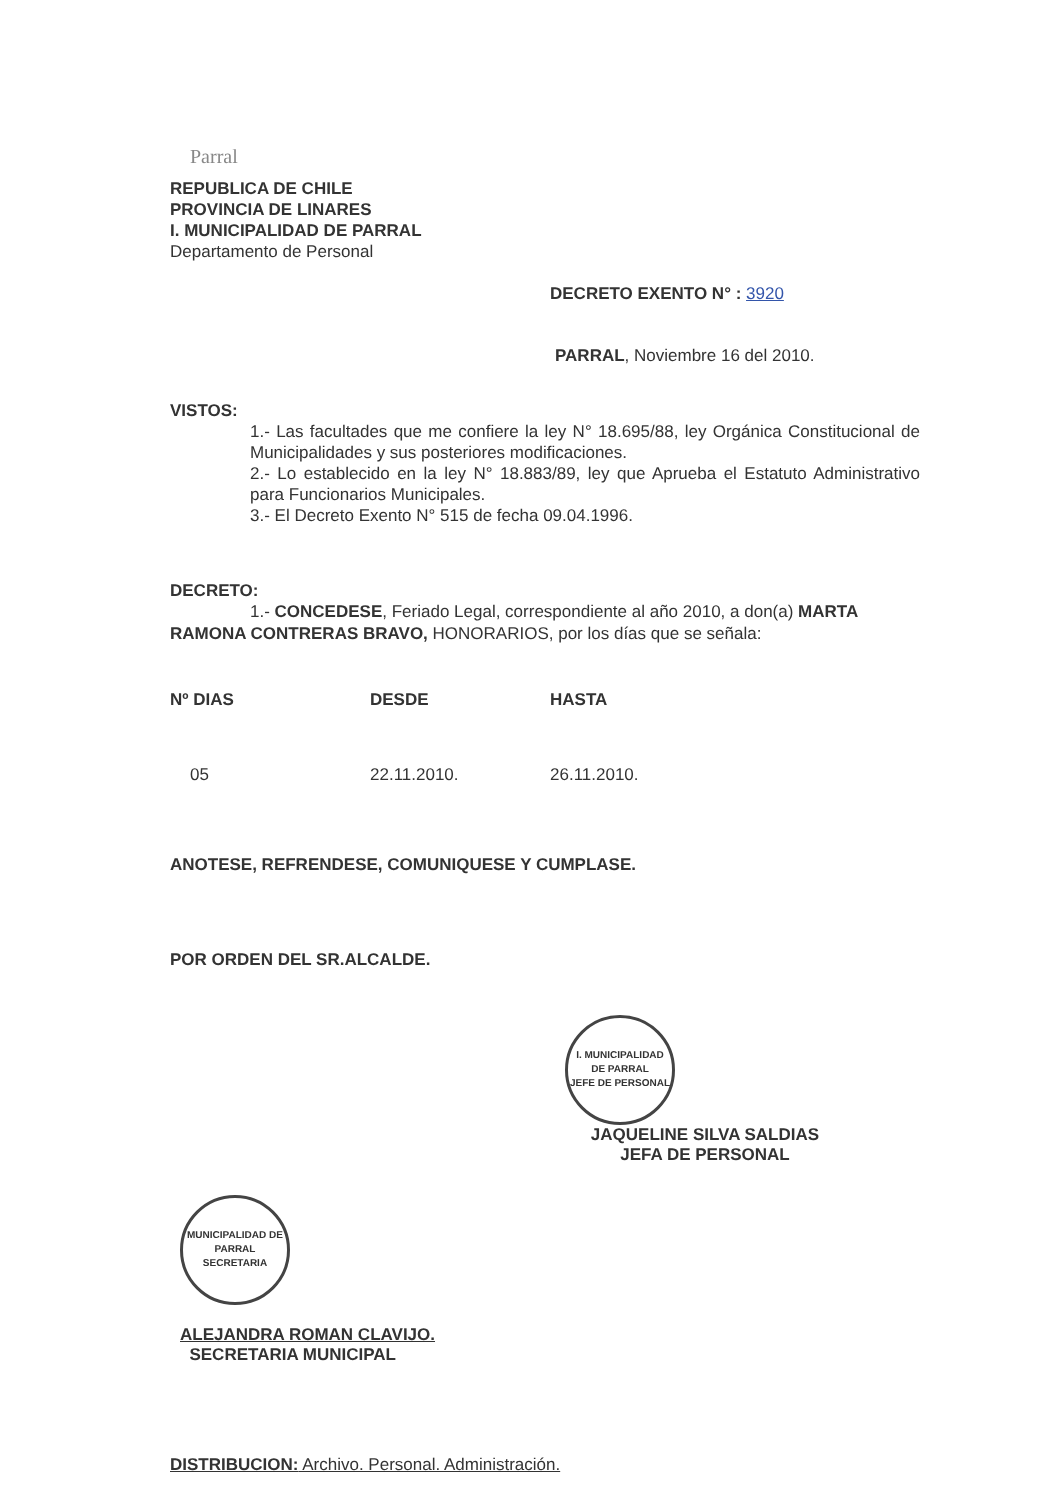Parral
REPUBLICA DE CHILE
PROVINCIA DE LINARES
I. MUNICIPALIDAD DE PARRAL
Departamento de Personal
DECRETO EXENTO N° : 3920
PARRAL, Noviembre 16 del 2010.
VISTOS:
1.- Las facultades que me confiere la ley N° 18.695/88, ley Orgánica Constitucional de Municipalidades y sus posteriores modificaciones.
2.- Lo establecido en la ley N° 18.883/89, ley que Aprueba el Estatuto Administrativo para Funcionarios Municipales.
3.- El Decreto Exento N° 515 de fecha 09.04.1996.
DECRETO:
1.- CONCEDESE, Feriado Legal, correspondiente al año 2010, a don(a) MARTA RAMONA CONTRERAS BRAVO, HONORARIOS, por los días que se señala:
| Nº DIAS | DESDE | HASTA |
| --- | --- | --- |
| 05 | 22.11.2010. | 26.11.2010. |
ANOTESE, REFRENDESE, COMUNIQUESE Y CUMPLASE.
POR ORDEN DEL SR.ALCALDE.
I. MUNICIPALIDAD DE PARRAL
JEFE DE PERSONAL
JAQUELINE SILVA SALDIAS
JEFA DE PERSONAL
MUNICIPALIDAD DE PARRAL
SECRETARIA
ALEJANDRA ROMAN CLAVIJO.
SECRETARIA MUNICIPAL
DISTRIBUCION: Archivo. Personal. Administración.